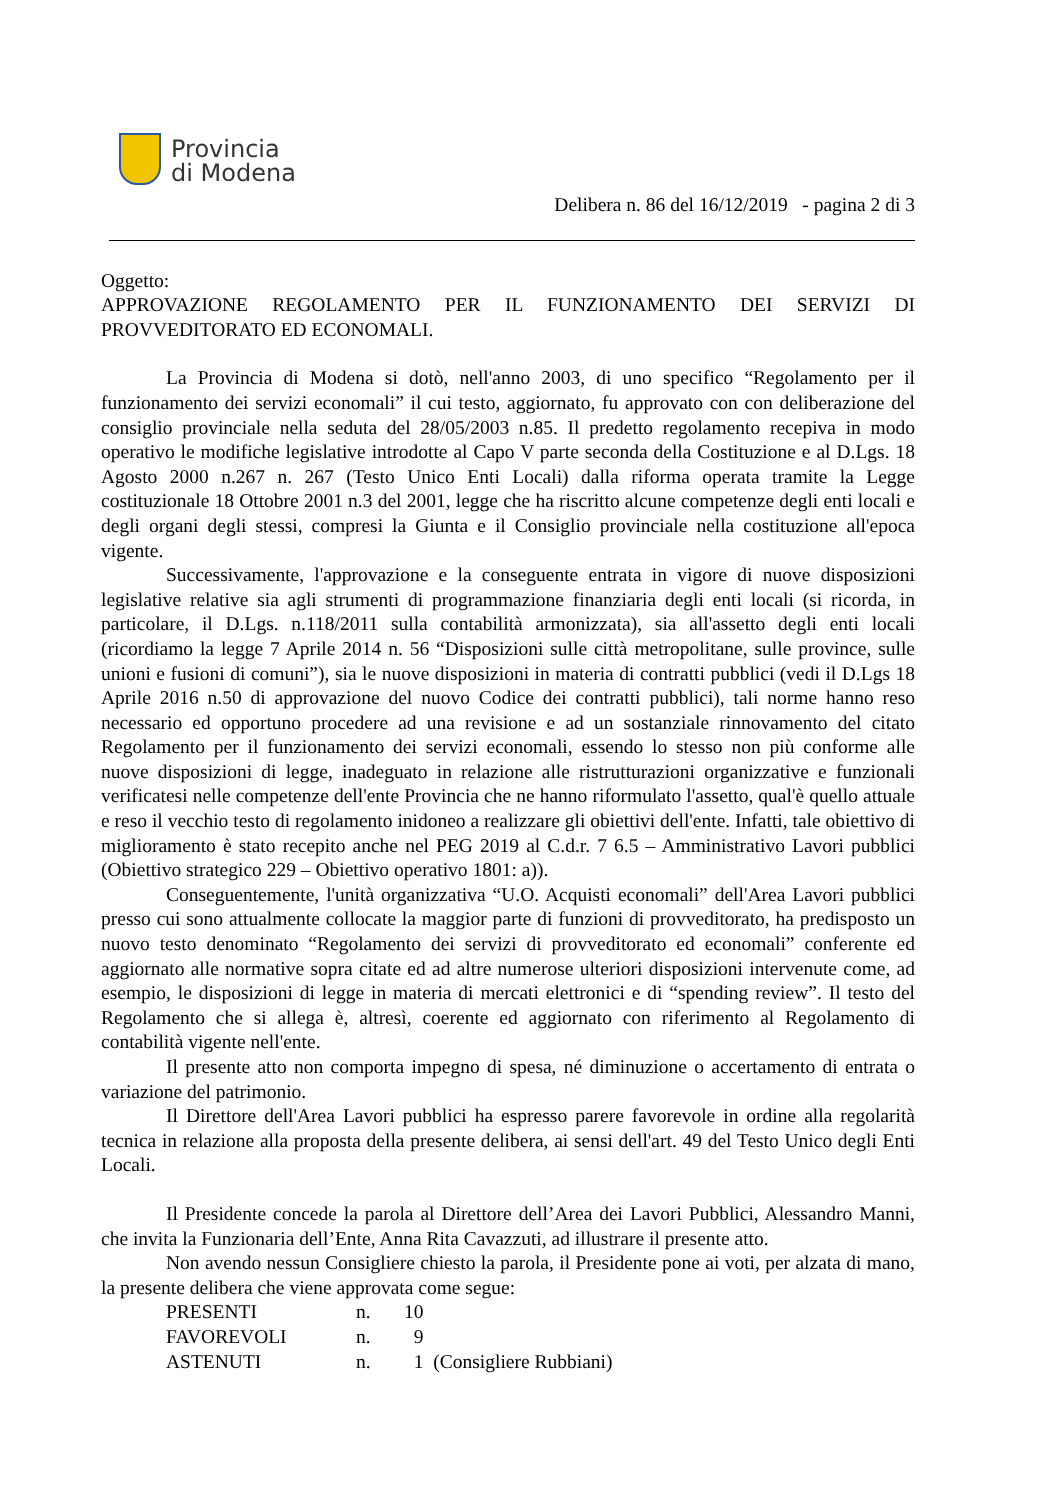Provincia
di Modena
Delibera n. 86 del 16/12/2019 - pagina 2 di 3
Oggetto:
APPROVAZIONE REGOLAMENTO PER IL FUNZIONAMENTO DEI SERVIZI DI PROVVEDITORATO ED ECONOMALI.
La Provincia di Modena si dotò, nell'anno 2003, di uno specifico “Regolamento per il funzionamento dei servizi economali” il cui testo, aggiornato, fu approvato con con deliberazione del consiglio provinciale nella seduta del 28/05/2003 n.85. Il predetto regolamento recepiva in modo operativo le modifiche legislative introdotte al Capo V parte seconda della Costituzione e al D.Lgs. 18 Agosto 2000 n.267 n. 267 (Testo Unico Enti Locali) dalla riforma operata tramite la Legge costituzionale 18 Ottobre 2001 n.3 del 2001, legge che ha riscritto alcune competenze degli enti locali e degli organi degli stessi, compresi la Giunta e il Consiglio provinciale nella costituzione all'epoca vigente.
Successivamente, l'approvazione e la conseguente entrata in vigore di nuove disposizioni legislative relative sia agli strumenti di programmazione finanziaria degli enti locali (si ricorda, in particolare, il D.Lgs. n.118/2011 sulla contabilità armonizzata), sia all'assetto degli enti locali (ricordiamo la legge 7 Aprile 2014 n. 56 “Disposizioni sulle città metropolitane, sulle province, sulle unioni e fusioni di comuni”), sia le nuove disposizioni in materia di contratti pubblici (vedi il D.Lgs 18 Aprile 2016 n.50 di approvazione del nuovo Codice dei contratti pubblici), tali norme hanno reso necessario ed opportuno procedere ad una revisione e ad un sostanziale rinnovamento del citato Regolamento per il funzionamento dei servizi economali, essendo lo stesso non più conforme alle nuove disposizioni di legge, inadeguato in relazione alle ristrutturazioni organizzative e funzionali verificatesi nelle competenze dell'ente Provincia che ne hanno riformulato l'assetto, qual'è quello attuale e reso il vecchio testo di regolamento inidoneo a realizzare gli obiettivi dell'ente. Infatti, tale obiettivo di miglioramento è stato recepito anche nel PEG 2019 al C.d.r. 7 6.5 – Amministrativo Lavori pubblici (Obiettivo strategico 229 – Obiettivo operativo 1801: a)).
Conseguentemente, l'unità organizzativa “U.O. Acquisti economali” dell'Area Lavori pubblici presso cui sono attualmente collocate la maggior parte di funzioni di provveditorato, ha predisposto un nuovo testo denominato “Regolamento dei servizi di provveditorato ed economali” conferente ed aggiornato alle normative sopra citate ed ad altre numerose ulteriori disposizioni intervenute come, ad esempio, le disposizioni di legge in materia di mercati elettronici e di “spending review”. Il testo del Regolamento che si allega è, altresì, coerente ed aggiornato con riferimento al Regolamento di contabilità vigente nell'ente.
Il presente atto non comporta impegno di spesa, né diminuzione o accertamento di entrata o variazione del patrimonio.
Il Direttore dell'Area Lavori pubblici ha espresso parere favorevole in ordine alla regolarità tecnica in relazione alla proposta della presente delibera, ai sensi dell'art. 49 del Testo Unico degli Enti Locali.
Il Presidente concede la parola al Direttore dell’Area dei Lavori Pubblici, Alessandro Manni, che invita la Funzionaria dell’Ente, Anna Rita Cavazzuti, ad illustrare il presente atto.
Non avendo nessun Consigliere chiesto la parola, il Presidente pone ai voti, per alzata di mano, la presente delibera che viene approvata come segue:
| PRESENTI | n. | 10 |
| FAVOREVOLI | n. | 9 |
| ASTENUTI | n. | 1 (Consigliere Rubbiani) |